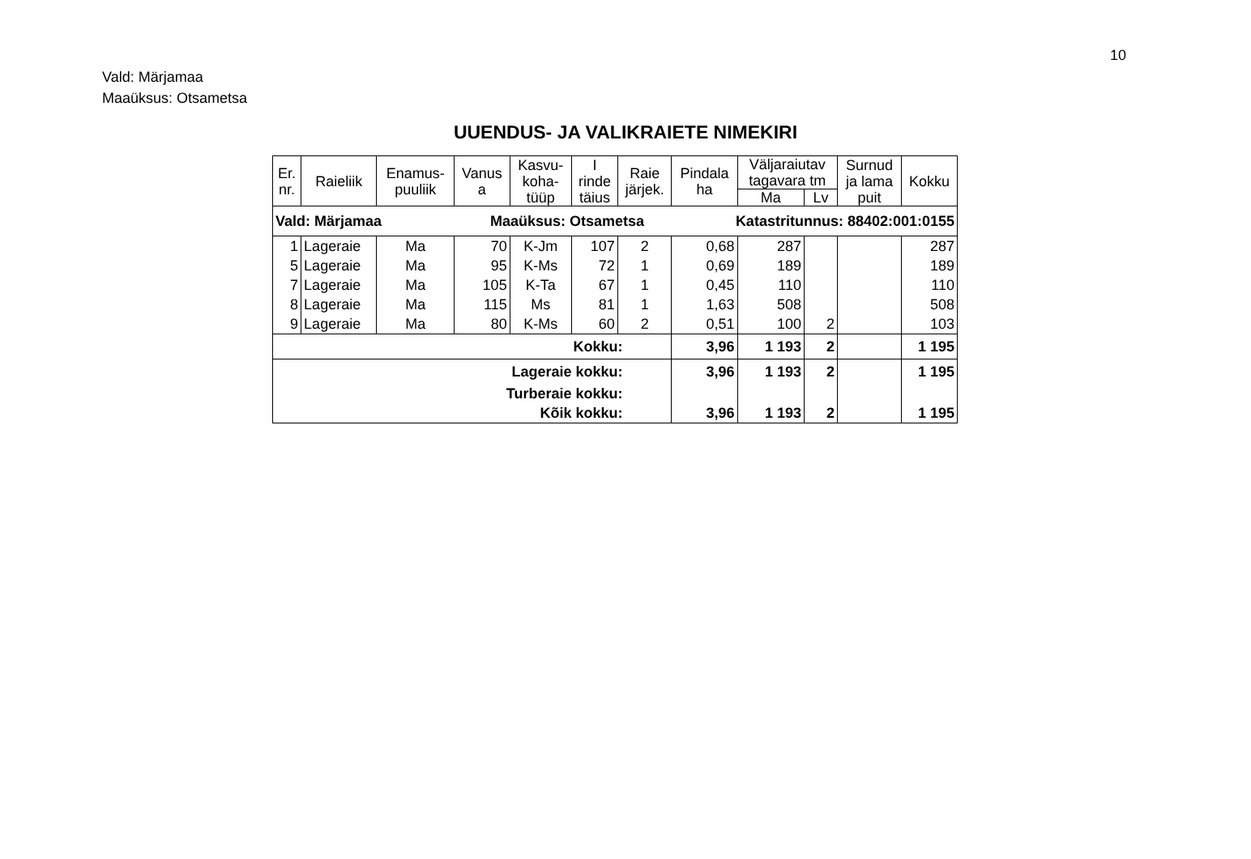10
Vald: Märjamaa
Maaüksus: Otsametsa
UUENDUS- JA VALIKRAIETE NIMEKIRI
| Er. nr. | Raieliik | Enamus- puuliik | Vanus a | Kasvu- koha- tüüp | I rinde täius | Raie järjek. | Pindala ha | Väljaraiutav tagavara tm | | Surnud ja lama puit | Kokku |
| --- | --- | --- | --- | --- | --- | --- | --- | --- | --- | --- | --- |
| | | | | | | | | Ma | Lv | | |
| Vald: Märjamaa Maaüksus: Otsametsa Katastritunnus: 88402:001:0155 | | | | | | | | | | | |
| 1 | Lageraie | Ma | 70 | K-Jm | 107 | 2 | 0,68 | 287 | | | 287 |
| 5 | Lageraie | Ma | 95 | K-Ms | 72 | 1 | 0,69 | 189 | | | 189 |
| 7 | Lageraie | Ma | 105 | K-Ta | 67 | 1 | 0,45 | 110 | | | 110 |
| 8 | Lageraie | Ma | 115 | Ms | 81 | 1 | 1,63 | 508 | | | 508 |
| 9 | Lageraie | Ma | 80 | K-Ms | 60 | 2 | 0,51 | 100 | 2 | | 103 |
| Kokku: | | | | | | | 3,96 | 1 193 | 2 | | 1 195 |
| Lageraie kokku: | | | | | | | 3,96 | 1 193 | 2 | | 1 195 |
| Turberaie kokku: | | | | | | | | | | | |
| Kõik kokku: | | | | | | | 3,96 | 1 193 | 2 | | 1 195 |